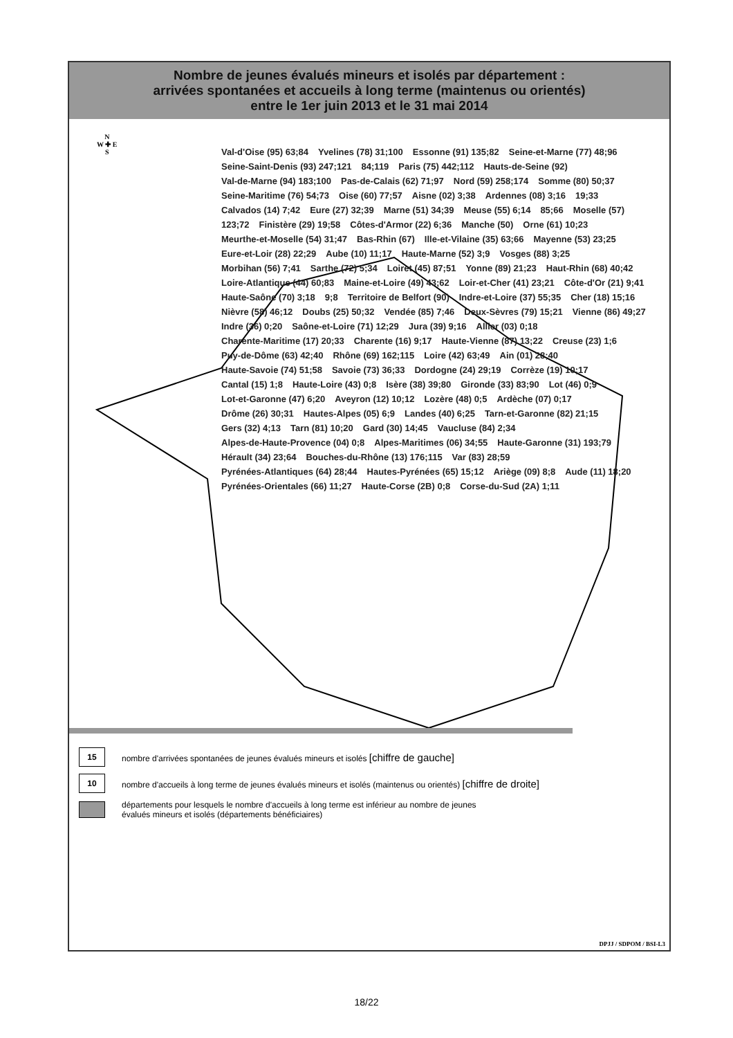Nombre de jeunes évalués mineurs et isolés par département :
arrivées spontanées et accueils à long terme (maintenus ou orientés)
entre le 1er juin 2013 et le 31 mai 2014
N
W ✚ E
S
Val-d'Oise (95) 63;84 Yvelines (78) 31;100 Essonne (91) 135;82 Seine-et-Marne (77) 48;96 Seine-Saint-Denis (93) 247;121 84;119 Paris (75) 442;112 Hauts-de-Seine (92) Val-de-Marne (94) 183;100 Pas-de-Calais (62) 71;97 Nord (59) 258;174 Somme (80) 50;37 Seine-Maritime (76) 54;73 Oise (60) 77;57 Aisne (02) 3;38 Ardennes (08) 3;16 19;33 Calvados (14) 7;42 Eure (27) 32;39 Marne (51) 34;39 Meuse (55) 6;14 85;66 Moselle (57) 123;72 Finistère (29) 19;58 Côtes-d'Armor (22) 6;36 Manche (50) Orne (61) 10;23 Meurthe-et-Moselle (54) 31;47 Bas-Rhin (67) Ille-et-Vilaine (35) 63;66 Mayenne (53) 23;25 Eure-et-Loir (28) 22;29 Aube (10) 11;17 Haute-Marne (52) 3;9 Vosges (88) 3;25 Morbihan (56) 7;41 Sarthe (72) 5;34 Loiret (45) 87;51 Yonne (89) 21;23 Haut-Rhin (68) 40;42 Loire-Atlantique (44) 60;83 Maine-et-Loire (49) 43;62 Loir-et-Cher (41) 23;21 Côte-d'Or (21) 9;41 Haute-Saône (70) 3;18 9;8 Territoire de Belfort (90) Indre-et-Loire (37) 55;35 Cher (18) 15;16 Nièvre (58) 46;12 Doubs (25) 50;32 Vendée (85) 7;46 Deux-Sèvres (79) 15;21 Vienne (86) 49;27 Indre (36) 0;20 Saône-et-Loire (71) 12;29 Jura (39) 9;16 Allier (03) 0;18 Charente-Maritime (17) 20;33 Charente (16) 9;17 Haute-Vienne (87) 13;22 Creuse (23) 1;6 Puy-de-Dôme (63) 42;40 Rhône (69) 162;115 Loire (42) 63;49 Ain (01) 28;40 Haute-Savoie (74) 51;58 Savoie (73) 36;33 Dordogne (24) 29;19 Corrèze (19) 10;17 Cantal (15) 1;8 Haute-Loire (43) 0;8 Isère (38) 39;80 Gironde (33) 83;90 Lot (46) 0;9 Lot-et-Garonne (47) 6;20 Aveyron (12) 10;12 Lozère (48) 0;5 Ardèche (07) 0;17 Drôme (26) 30;31 Hautes-Alpes (05) 6;9 Landes (40) 6;25 Tarn-et-Garonne (82) 21;15 Gers (32) 4;13 Tarn (81) 10;20 Gard (30) 14;45 Vaucluse (84) 2;34 Alpes-de-Haute-Provence (04) 0;8 Alpes-Maritimes (06) 34;55 Haute-Garonne (31) 193;79 Hérault (34) 23;64 Bouches-du-Rhône (13) 176;115 Var (83) 28;59 Pyrénées-Atlantiques (64) 28;44 Hautes-Pyrénées (65) 15;12 Ariège (09) 8;8 Aude (11) 18;20 Pyrénées-Orientales (66) 11;27 Haute-Corse (2B) 0;8 Corse-du-Sud (2A) 1;11
15
nombre d'arrivées spontanées de jeunes évalués mineurs et isolés [chiffre de gauche]
10
nombre d'accueils à long terme de jeunes évalués mineurs et isolés (maintenus ou orientés) [chiffre de droite]
départements pour lesquels le nombre d'accueils à long terme est inférieur au nombre de jeunes
évalués mineurs et isolés (départements bénéficiaires)
DPJJ / SDPOM / BSI-L3
18/22